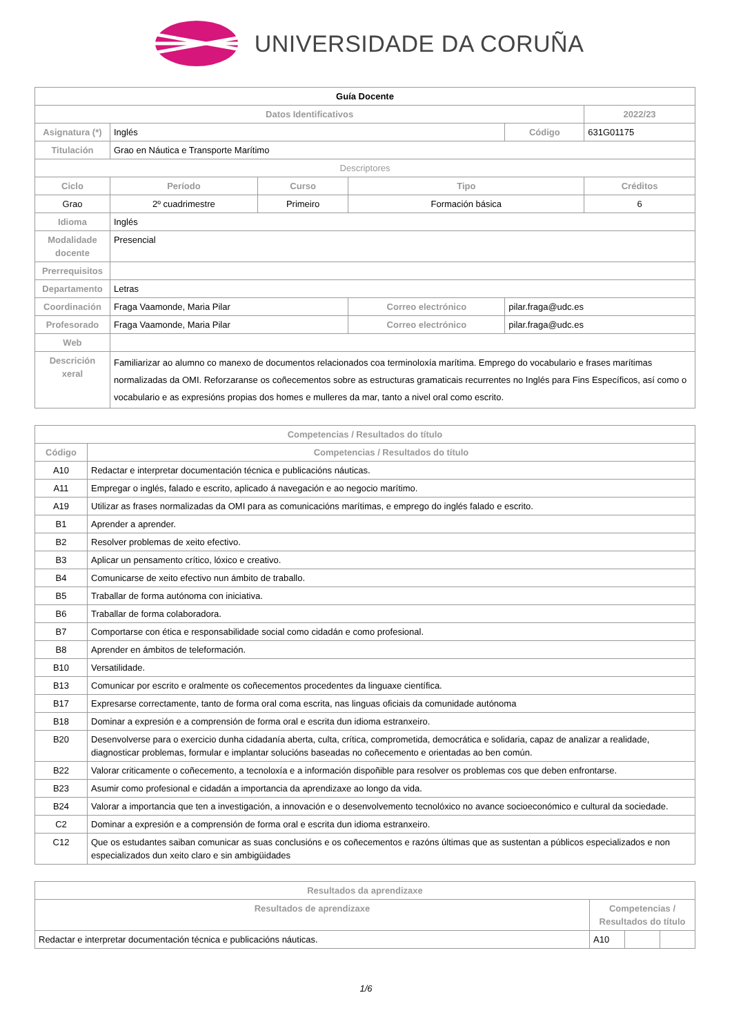UNIVERSIDADE DA CORUÑA
| Guía Docente | | | | | |
| Datos Identificativos | | | | | 2022/23 |
| Asignatura (*) | Inglés | | | Código | 631G01175 |
| Titulación | Grao en Náutica e Transporte Marítimo | | | | |
| Descriptores | | | | | |
| Ciclo | Período | Curso | Tipo | | Créditos |
| Grao | 2º cuadrimestre | Primeiro | Formación básica | | 6 |
| Idioma | Inglés | | | | |
| Modalidade docente | Presencial | | | | |
| Prerrequisitos | | | | | |
| Departamento | Letras | | | | |
| Coordinación | Fraga Vaamonde, Maria Pilar | | Correo electrónico | pilar.fraga@udc.es | |
| Profesorado | Fraga Vaamonde, Maria Pilar | | Correo electrónico | pilar.fraga@udc.es | |
| Web | | | | | |
| Descrición xeral | Familiarizar ao alumno co manexo de documentos relacionados coa terminoloxía marítima. Emprego do vocabulario e frases marítimas normalizadas da OMI. Reforzaranse os coñecementos sobre as estructuras gramaticais recurrentes no Inglés para Fins Específicos, así como o vocabulario e as expresións propias dos homes e mulleres da mar, tanto a nivel oral como escrito. | | | | |
| Competencias / Resultados do título | |
| --- | --- |
| Código | Competencias / Resultados do título |
| A10 | Redactar e interpretar documentación técnica e publicacións náuticas. |
| A11 | Empregar o inglés, falado e escrito, aplicado á navegación e ao negocio marítimo. |
| A19 | Utilizar as frases normalizadas da OMI para as comunicacións marítimas, e emprego do inglés falado e escrito. |
| B1 | Aprender a aprender. |
| B2 | Resolver problemas de xeito efectivo. |
| B3 | Aplicar un pensamento crítico, lóxico e creativo. |
| B4 | Comunicarse de xeito efectivo nun ámbito de traballo. |
| B5 | Traballar de forma autónoma con iniciativa. |
| B6 | Traballar de forma colaboradora. |
| B7 | Comportarse con ética e responsabilidade social como cidadán e como profesional. |
| B8 | Aprender en ámbitos de teleformación. |
| B10 | Versatilidade. |
| B13 | Comunicar por escrito e oralmente os coñecementos procedentes da linguaxe científica. |
| B17 | Expresarse correctamente, tanto de forma oral coma escrita, nas linguas oficiais da comunidade autónoma |
| B18 | Dominar a expresión e a comprensión de forma oral e escrita dun idioma estranxeiro. |
| B20 | Desenvolverse para o exercicio dunha cidadanía aberta, culta, crítica, comprometida, democrática e solidaria, capaz de analizar a realidade, diagnosticar problemas, formular e implantar solucións baseadas no coñecemento e orientadas ao ben común. |
| B22 | Valorar criticamente o coñecemento, a tecnoloxía e a información dispoñible para resolver os problemas cos que deben enfrontarse. |
| B23 | Asumir como profesional e cidadán a importancia da aprendizaxe ao longo da vida. |
| B24 | Valorar a importancia que ten a investigación, a innovación e o desenvolvemento tecnolóxico no avance socioeconómico e cultural da sociedade. |
| C2 | Dominar a expresión e a comprensión de forma oral e escrita dun idioma estranxeiro. |
| C12 | Que os estudantes saiban comunicar as suas conclusións e os coñecementos e razóns últimas que as sustentan a públicos especializados e non especializados dun xeito claro e sin ambigüidades |
| Resultados da aprendizaxe | | | |
| --- | --- | --- | --- |
| Resultados de aprendizaxe | Competencias / Resultados do título | | |
| Redactar e interpretar documentación técnica e publicacións náuticas. | A10 | | |
1/6